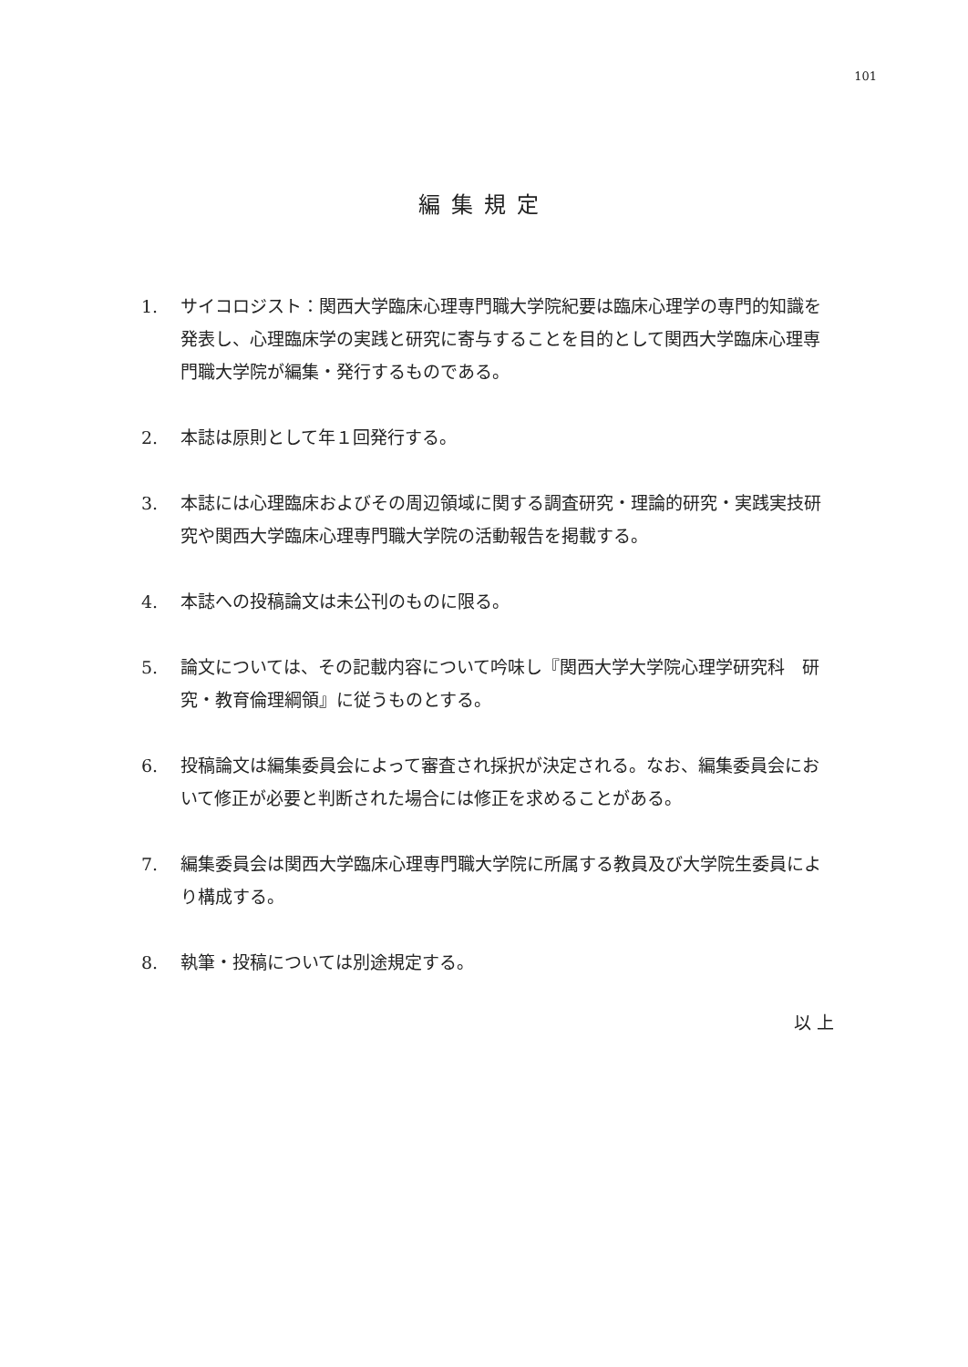101
編集規定
1. サイコロジスト：関西大学臨床心理専門職大学院紀要は臨床心理学の専門的知識を発表し、心理臨床学の実践と研究に寄与することを目的として関西大学臨床心理専門職大学院が編集・発行するものである。
2. 本誌は原則として年１回発行する。
3. 本誌には心理臨床およびその周辺領域に関する調査研究・理論的研究・実践実技研究や関西大学臨床心理専門職大学院の活動報告を掲載する。
4. 本誌への投稿論文は未公刊のものに限る。
5. 論文については、その記載内容について吟味し『関西大学大学院心理学研究科　研究・教育倫理綱領』に従うものとする。
6. 投稿論文は編集委員会によって審査され採択が決定される。なお、編集委員会において修正が必要と判断された場合には修正を求めることがある。
7. 編集委員会は関西大学臨床心理専門職大学院に所属する教員及び大学院生委員により構成する。
8. 執筆・投稿については別途規定する。
以 上